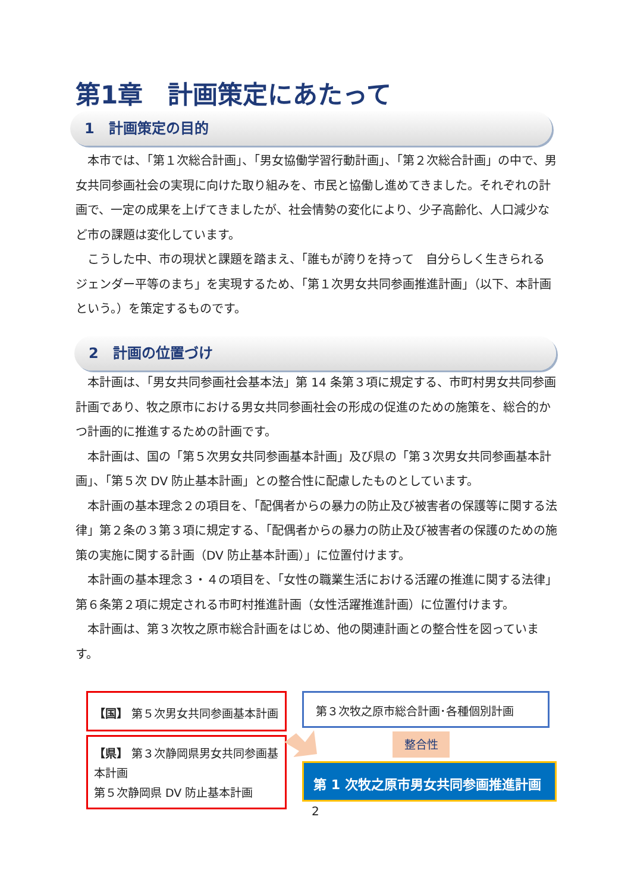第1章　計画策定にあたって
1　計画策定の目的
本市では、「第１次総合計画」、「男女協働学習行動計画」、「第２次総合計画」の中で、男女共同参画社会の実現に向けた取り組みを、市民と協働し進めてきました。それぞれの計画で、一定の成果を上げてきましたが、社会情勢の変化により、少子高齢化、人口減少など市の課題は変化しています。
こうした中、市の現状と課題を踏まえ、「誰もが誇りを持って　自分らしく生きられる　ジェンダー平等のまち」を実現するため、「第１次男女共同参画推進計画」（以下、本計画という。）を策定するものです。
2　計画の位置づけ
本計画は、「男女共同参画社会基本法」第 14 条第３項に規定する、市町村男女共同参画計画であり、牧之原市における男女共同参画社会の形成の促進のための施策を、総合的かつ計画的に推進するための計画です。
本計画は、国の「第５次男女共同参画基本計画」及び県の「第３次男女共同参画基本計画」、「第５次 DV 防止基本計画」との整合性に配慮したものとしています。
本計画の基本理念２の項目を、「配偶者からの暴力の防止及び被害者の保護等に関する法律」第２条の３第３項に規定する、「配偶者からの暴力の防止及び被害者の保護のための施策の実施に関する計画（DV 防止基本計画）」に位置付けます。
本計画の基本理念３・４の項目を、「女性の職業生活における活躍の推進に関する法律」第６条第２項に規定される市町村推進計画（女性活躍推進計画）に位置付けます。
本計画は、第３次牧之原市総合計画をはじめ、他の関連計画との整合性を図っています。
【国】 第５次男女共同参画基本計画
【県】 第３次静岡県男女共同参画基本計画
第５次静岡県 DV 防止基本計画
第３次牧之原市総合計画･各種個別計画
整合性
第 1 次牧之原市男女共同参画推進計画
2